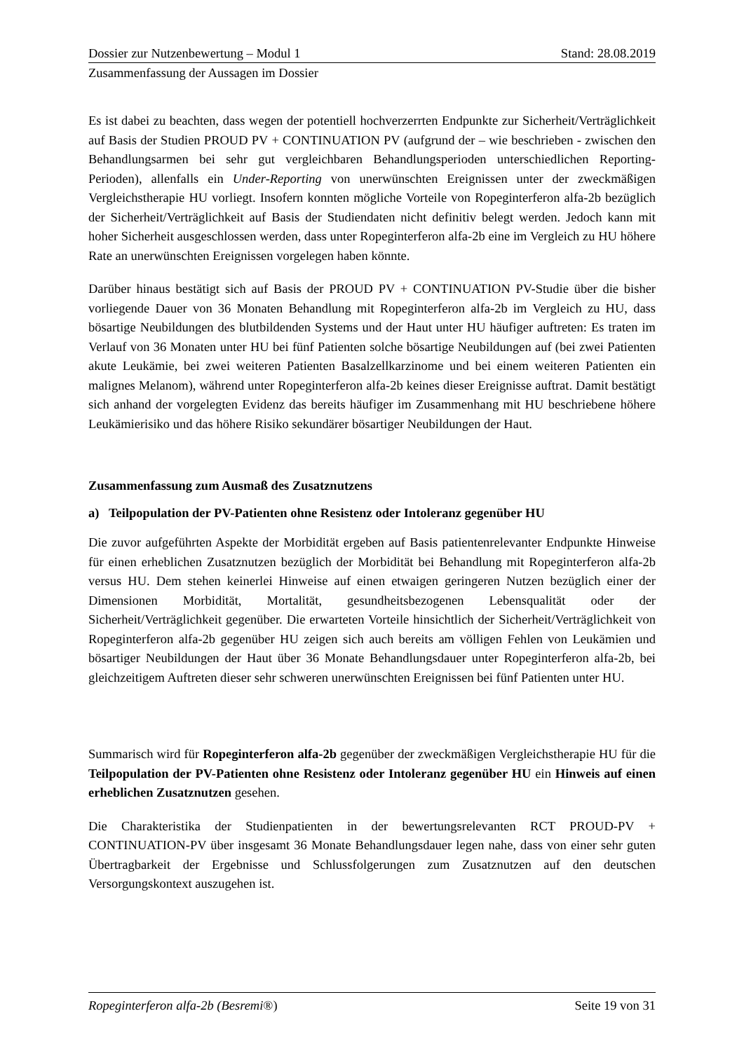Dossier zur Nutzenbewertung – Modul 1 Stand: 28.08.2019
Zusammenfassung der Aussagen im Dossier
Es ist dabei zu beachten, dass wegen der potentiell hochverzerrten Endpunkte zur Sicherheit/Verträglichkeit auf Basis der Studien PROUD PV + CONTINUATION PV (aufgrund der – wie beschrieben - zwischen den Behandlungsarmen bei sehr gut vergleichbaren Behandlungsperioden unterschiedlichen Reporting-Perioden), allenfalls ein Under-Reporting von unerwünschten Ereignissen unter der zweckmäßigen Vergleichstherapie HU vorliegt. Insofern konnten mögliche Vorteile von Ropeginterferon alfa-2b bezüglich der Sicherheit/Verträglichkeit auf Basis der Studiendaten nicht definitiv belegt werden. Jedoch kann mit hoher Sicherheit ausgeschlossen werden, dass unter Ropeginterferon alfa-2b eine im Vergleich zu HU höhere Rate an unerwünschten Ereignissen vorgelegen haben könnte.
Darüber hinaus bestätigt sich auf Basis der PROUD PV + CONTINUATION PV-Studie über die bisher vorliegende Dauer von 36 Monaten Behandlung mit Ropeginterferon alfa-2b im Vergleich zu HU, dass bösartige Neubildungen des blutbildenden Systems und der Haut unter HU häufiger auftreten: Es traten im Verlauf von 36 Monaten unter HU bei fünf Patienten solche bösartige Neubildungen auf (bei zwei Patienten akute Leukämie, bei zwei weiteren Patienten Basalzellkarzinome und bei einem weiteren Patienten ein malignes Melanom), während unter Ropeginterferon alfa-2b keines dieser Ereignisse auftrat. Damit bestätigt sich anhand der vorgelegten Evidenz das bereits häufiger im Zusammenhang mit HU beschriebene höhere Leukämierisiko und das höhere Risiko sekundärer bösartiger Neubildungen der Haut.
Zusammenfassung zum Ausmaß des Zusatznutzens
a) Teilpopulation der PV-Patienten ohne Resistenz oder Intoleranz gegenüber HU
Die zuvor aufgeführten Aspekte der Morbidität ergeben auf Basis patientenrelevanter Endpunkte Hinweise für einen erheblichen Zusatznutzen bezüglich der Morbidität bei Behandlung mit Ropeginterferon alfa-2b versus HU. Dem stehen keinerlei Hinweise auf einen etwaigen geringeren Nutzen bezüglich einer der Dimensionen Morbidität, Mortalität, gesundheitsbezogenen Lebensqualität oder der Sicherheit/Verträglichkeit gegenüber. Die erwarteten Vorteile hinsichtlich der Sicherheit/Verträglichkeit von Ropeginterferon alfa-2b gegenüber HU zeigen sich auch bereits am völligen Fehlen von Leukämien und bösartiger Neubildungen der Haut über 36 Monate Behandlungsdauer unter Ropeginterferon alfa-2b, bei gleichzeitigem Auftreten dieser sehr schweren unerwünschten Ereignissen bei fünf Patienten unter HU.
Summarisch wird für Ropeginterferon alfa-2b gegenüber der zweckmäßigen Vergleichstherapie HU für die Teilpopulation der PV-Patienten ohne Resistenz oder Intoleranz gegenüber HU ein Hinweis auf einen erheblichen Zusatznutzen gesehen.
Die Charakteristika der Studienpatienten in der bewertungsrelevanten RCT PROUD-PV + CONTINUATION-PV über insgesamt 36 Monate Behandlungsdauer legen nahe, dass von einer sehr guten Übertragbarkeit der Ergebnisse und Schlussfolgerungen zum Zusatznutzen auf den deutschen Versorgungskontext auszugehen ist.
Ropeginterferon alfa-2b (Besremi®) Seite 19 von 31